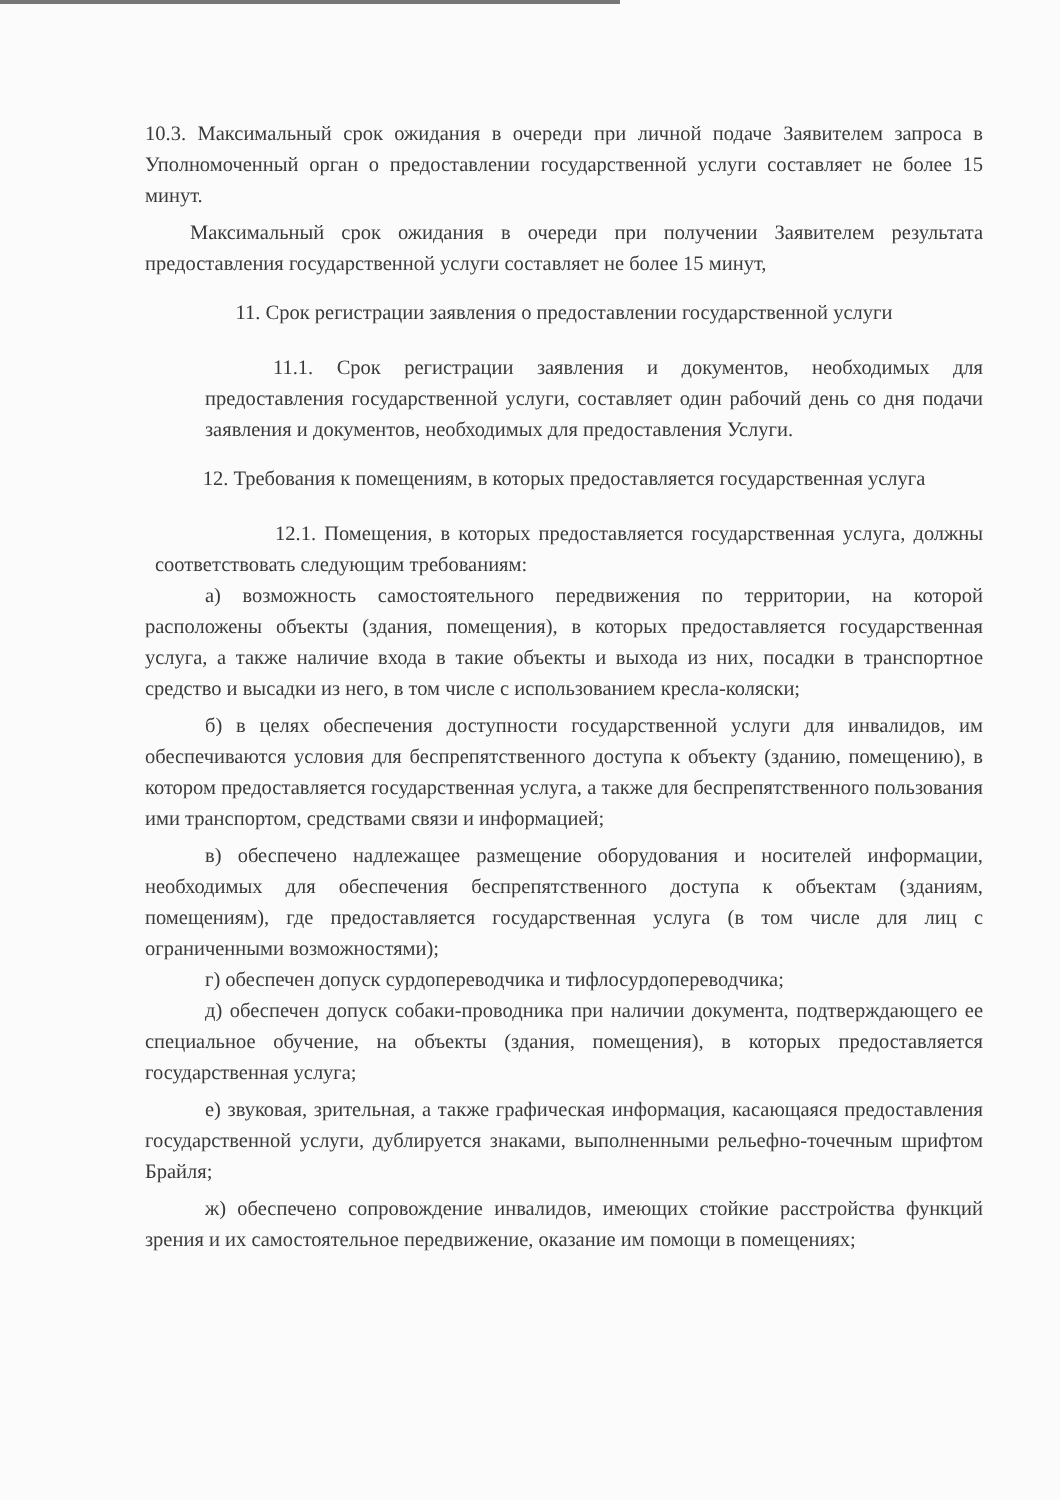10.3. Максимальный срок ожидания в очереди при личной подаче Заявителем запроса в Уполномоченный орган о предоставлении государственной услуги составляет не более 15 минут.
Максимальный срок ожидания в очереди при получении Заявителем результата предоставления государственной услуги составляет не более 15 минут,
11. Срок регистрации заявления о предоставлении государственной услуги
11.1. Срок регистрации заявления и документов, необходимых для предоставления государственной услуги, составляет один рабочий день со дня подачи заявления и документов, необходимых для предоставления Услуги.
12. Требования к помещениям, в которых предоставляется государственная услуга
12.1. Помещения, в которых предоставляется государственная услуга, должны соответствовать следующим требованиям:
а) возможность самостоятельного передвижения по территории, на которой расположены объекты (здания, помещения), в которых предоставляется государственная услуга, а также наличие входа в такие объекты и выхода из них, посадки в транспортное средство и высадки из него, в том числе с использованием кресла-коляски;
б) в целях обеспечения доступности государственной услуги для инвалидов, им обеспечиваются условия для беспрепятственного доступа к объекту (зданию, помещению), в котором предоставляется государственная услуга, а также для беспрепятственного пользования ими транспортом, средствами связи и информацией;
в) обеспечено надлежащее размещение оборудования и носителей информации, необходимых для обеспечения беспрепятственного доступа к объектам (зданиям, помещениям), где предоставляется государственная услуга (в том числе для лиц с ограниченными возможностями);
г) обеспечен допуск сурдопереводчика и тифлосурдопереводчика;
д) обеспечен допуск собаки-проводника при наличии документа, подтверждающего ее специальное обучение, на объекты (здания, помещения), в которых предоставляется государственная услуга;
е) звуковая, зрительная, а также графическая информация, касающаяся предоставления государственной услуги, дублируется знаками, выполненными рельефно-точечным шрифтом Брайля;
ж) обеспечено сопровождение инвалидов, имеющих стойкие расстройства функций зрения и их самостоятельное передвижение, оказание им помощи в помещениях;